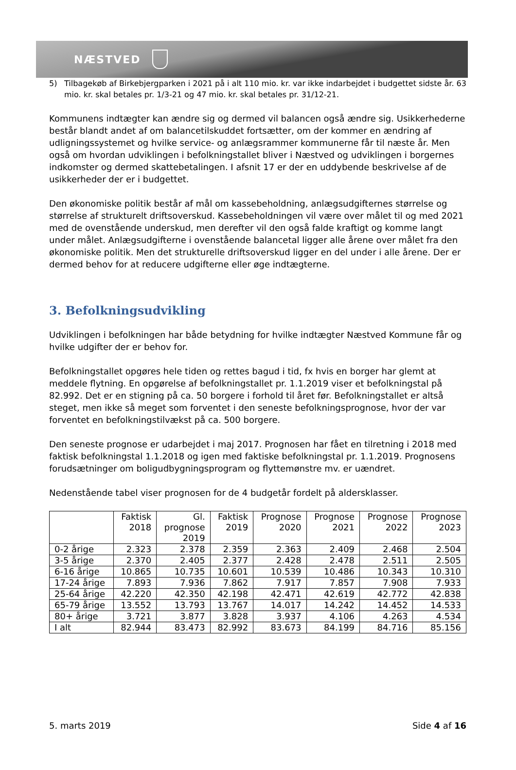NÆSTVED
5) Tilbagekøb af Birkebjergparken i 2021 på i alt 110 mio. kr. var ikke indarbejdet i budgettet sidste år. 63 mio. kr. skal betales pr. 1/3-21 og 47 mio. kr. skal betales pr. 31/12-21.
Kommunens indtægter kan ændre sig og dermed vil balancen også ændre sig. Usikkerhederne består blandt andet af om balancetilskuddet fortsætter, om der kommer en ændring af udligningssystemet og hvilke service- og anlægsrammer kommunerne får til næste år. Men også om hvordan udviklingen i befolkningstallet bliver i Næstved og udviklingen i borgernes indkomster og dermed skattebetalingen. I afsnit 17 er der en uddybende beskrivelse af de usikkerheder der er i budgettet.
Den økonomiske politik består af mål om kassebeholdning, anlægsudgifternes størrelse og størrelse af strukturelt driftsoverskud. Kassebeholdningen vil være over målet til og med 2021 med de ovenstående underskud, men derefter vil den også falde kraftigt og komme langt under målet. Anlægsudgifterne i ovenstående balancetal ligger alle årene over målet fra den økonomiske politik. Men det strukturelle driftsoverskud ligger en del under i alle årene. Der er dermed behov for at reducere udgifterne eller øge indtægterne.
3. Befolkningsudvikling
Udviklingen i befolkningen har både betydning for hvilke indtægter Næstved Kommune får og hvilke udgifter der er behov for.
Befolkningstallet opgøres hele tiden og rettes bagud i tid, fx hvis en borger har glemt at meddele flytning. En opgørelse af befolkningstallet pr. 1.1.2019 viser et befolkningstal på 82.992. Det er en stigning på ca. 50 borgere i forhold til året før. Befolkningstallet er altså steget, men ikke så meget som forventet i den seneste befolkningsprognose, hvor der var forventet en befolkningstilvækst på ca. 500 borgere.
Den seneste prognose er udarbejdet i maj 2017. Prognosen har fået en tilretning i 2018 med faktisk befolkningstal 1.1.2018 og igen med faktiske befolkningstal pr. 1.1.2019. Prognosens forudsætninger om boligudbygningsprogram og flyttemønstre mv. er uændret.
Nedenstående tabel viser prognosen for de 4 budgetår fordelt på aldersklasser.
| | Faktisk 2018 | Gl. prognose 2019 | Faktisk 2019 | Prognose 2020 | Prognose 2021 | Prognose 2022 | Prognose 2023 |
| --- | --- | --- | --- | --- | --- | --- | --- |
| 0-2 årige | 2.323 | 2.378 | 2.359 | 2.363 | 2.409 | 2.468 | 2.504 |
| 3-5 årige | 2.370 | 2.405 | 2.377 | 2.428 | 2.478 | 2.511 | 2.505 |
| 6-16 årige | 10.865 | 10.735 | 10.601 | 10.539 | 10.486 | 10.343 | 10.310 |
| 17-24 årige | 7.893 | 7.936 | 7.862 | 7.917 | 7.857 | 7.908 | 7.933 |
| 25-64 årige | 42.220 | 42.350 | 42.198 | 42.471 | 42.619 | 42.772 | 42.838 |
| 65-79 årige | 13.552 | 13.793 | 13.767 | 14.017 | 14.242 | 14.452 | 14.533 |
| 80+ årige | 3.721 | 3.877 | 3.828 | 3.937 | 4.106 | 4.263 | 4.534 |
| I alt | 82.944 | 83.473 | 82.992 | 83.673 | 84.199 | 84.716 | 85.156 |
5. marts 2019 Side 4 af 16